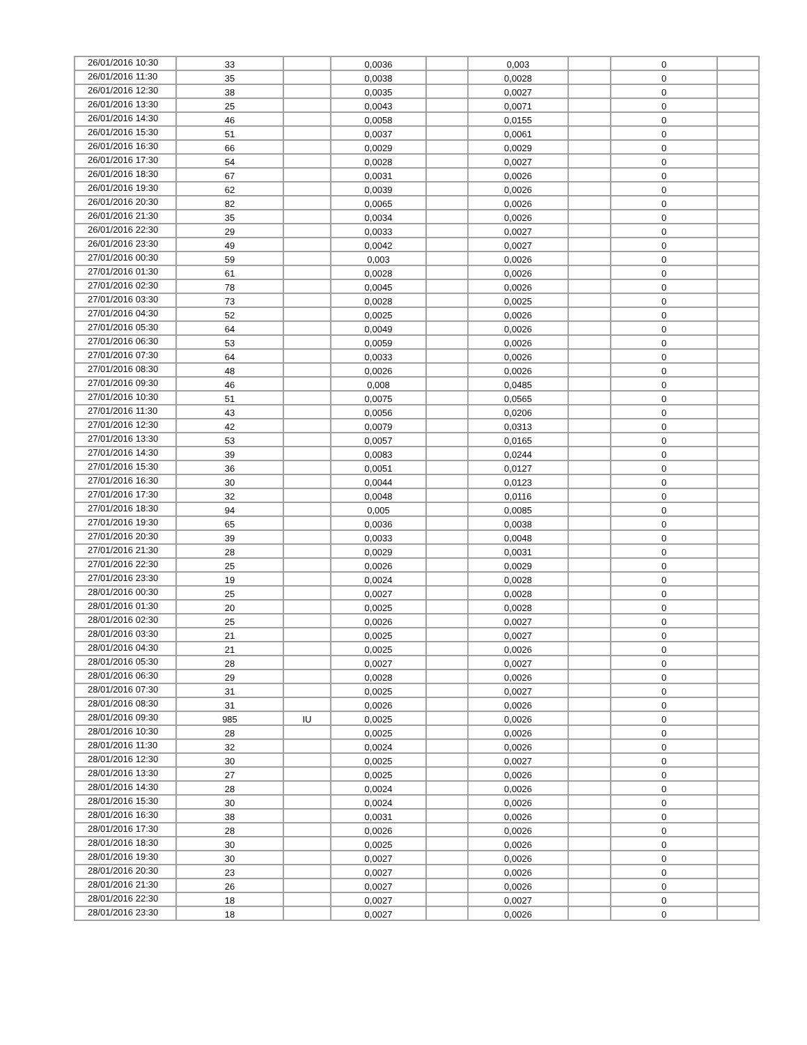| 26/01/2016 10:30 | 33 | | 0,0036 | | 0,003 | | 0 | |
| 26/01/2016 11:30 | 35 | | 0,0038 | | 0,0028 | | 0 | |
| 26/01/2016 12:30 | 38 | | 0,0035 | | 0,0027 | | 0 | |
| 26/01/2016 13:30 | 25 | | 0,0043 | | 0,0071 | | 0 | |
| 26/01/2016 14:30 | 46 | | 0,0058 | | 0,0155 | | 0 | |
| 26/01/2016 15:30 | 51 | | 0,0037 | | 0,0061 | | 0 | |
| 26/01/2016 16:30 | 66 | | 0,0029 | | 0,0029 | | 0 | |
| 26/01/2016 17:30 | 54 | | 0,0028 | | 0,0027 | | 0 | |
| 26/01/2016 18:30 | 67 | | 0,0031 | | 0,0026 | | 0 | |
| 26/01/2016 19:30 | 62 | | 0,0039 | | 0,0026 | | 0 | |
| 26/01/2016 20:30 | 82 | | 0,0065 | | 0,0026 | | 0 | |
| 26/01/2016 21:30 | 35 | | 0,0034 | | 0,0026 | | 0 | |
| 26/01/2016 22:30 | 29 | | 0,0033 | | 0,0027 | | 0 | |
| 26/01/2016 23:30 | 49 | | 0,0042 | | 0,0027 | | 0 | |
| 27/01/2016 00:30 | 59 | | 0,003 | | 0,0026 | | 0 | |
| 27/01/2016 01:30 | 61 | | 0,0028 | | 0,0026 | | 0 | |
| 27/01/2016 02:30 | 78 | | 0,0045 | | 0,0026 | | 0 | |
| 27/01/2016 03:30 | 73 | | 0,0028 | | 0,0025 | | 0 | |
| 27/01/2016 04:30 | 52 | | 0,0025 | | 0,0026 | | 0 | |
| 27/01/2016 05:30 | 64 | | 0,0049 | | 0,0026 | | 0 | |
| 27/01/2016 06:30 | 53 | | 0,0059 | | 0,0026 | | 0 | |
| 27/01/2016 07:30 | 64 | | 0,0033 | | 0,0026 | | 0 | |
| 27/01/2016 08:30 | 48 | | 0,0026 | | 0,0026 | | 0 | |
| 27/01/2016 09:30 | 46 | | 0,008 | | 0,0485 | | 0 | |
| 27/01/2016 10:30 | 51 | | 0,0075 | | 0,0565 | | 0 | |
| 27/01/2016 11:30 | 43 | | 0,0056 | | 0,0206 | | 0 | |
| 27/01/2016 12:30 | 42 | | 0,0079 | | 0,0313 | | 0 | |
| 27/01/2016 13:30 | 53 | | 0,0057 | | 0,0165 | | 0 | |
| 27/01/2016 14:30 | 39 | | 0,0083 | | 0,0244 | | 0 | |
| 27/01/2016 15:30 | 36 | | 0,0051 | | 0,0127 | | 0 | |
| 27/01/2016 16:30 | 30 | | 0,0044 | | 0,0123 | | 0 | |
| 27/01/2016 17:30 | 32 | | 0,0048 | | 0,0116 | | 0 | |
| 27/01/2016 18:30 | 94 | | 0,005 | | 0,0085 | | 0 | |
| 27/01/2016 19:30 | 65 | | 0,0036 | | 0,0038 | | 0 | |
| 27/01/2016 20:30 | 39 | | 0,0033 | | 0,0048 | | 0 | |
| 27/01/2016 21:30 | 28 | | 0,0029 | | 0,0031 | | 0 | |
| 27/01/2016 22:30 | 25 | | 0,0026 | | 0,0029 | | 0 | |
| 27/01/2016 23:30 | 19 | | 0,0024 | | 0,0028 | | 0 | |
| 28/01/2016 00:30 | 25 | | 0,0027 | | 0,0028 | | 0 | |
| 28/01/2016 01:30 | 20 | | 0,0025 | | 0,0028 | | 0 | |
| 28/01/2016 02:30 | 25 | | 0,0026 | | 0,0027 | | 0 | |
| 28/01/2016 03:30 | 21 | | 0,0025 | | 0,0027 | | 0 | |
| 28/01/2016 04:30 | 21 | | 0,0025 | | 0,0026 | | 0 | |
| 28/01/2016 05:30 | 28 | | 0,0027 | | 0,0027 | | 0 | |
| 28/01/2016 06:30 | 29 | | 0,0028 | | 0,0026 | | 0 | |
| 28/01/2016 07:30 | 31 | | 0,0025 | | 0,0027 | | 0 | |
| 28/01/2016 08:30 | 31 | | 0,0026 | | 0,0026 | | 0 | |
| 28/01/2016 09:30 | 985 | IU | 0,0025 | | 0,0026 | | 0 | |
| 28/01/2016 10:30 | 28 | | 0,0025 | | 0,0026 | | 0 | |
| 28/01/2016 11:30 | 32 | | 0,0024 | | 0,0026 | | 0 | |
| 28/01/2016 12:30 | 30 | | 0,0025 | | 0,0027 | | 0 | |
| 28/01/2016 13:30 | 27 | | 0,0025 | | 0,0026 | | 0 | |
| 28/01/2016 14:30 | 28 | | 0,0024 | | 0,0026 | | 0 | |
| 28/01/2016 15:30 | 30 | | 0,0024 | | 0,0026 | | 0 | |
| 28/01/2016 16:30 | 38 | | 0,0031 | | 0,0026 | | 0 | |
| 28/01/2016 17:30 | 28 | | 0,0026 | | 0,0026 | | 0 | |
| 28/01/2016 18:30 | 30 | | 0,0025 | | 0,0026 | | 0 | |
| 28/01/2016 19:30 | 30 | | 0,0027 | | 0,0026 | | 0 | |
| 28/01/2016 20:30 | 23 | | 0,0027 | | 0,0026 | | 0 | |
| 28/01/2016 21:30 | 26 | | 0,0027 | | 0,0026 | | 0 | |
| 28/01/2016 22:30 | 18 | | 0,0027 | | 0,0027 | | 0 | |
| 28/01/2016 23:30 | 18 | | 0,0027 | | 0,0026 | | 0 | |